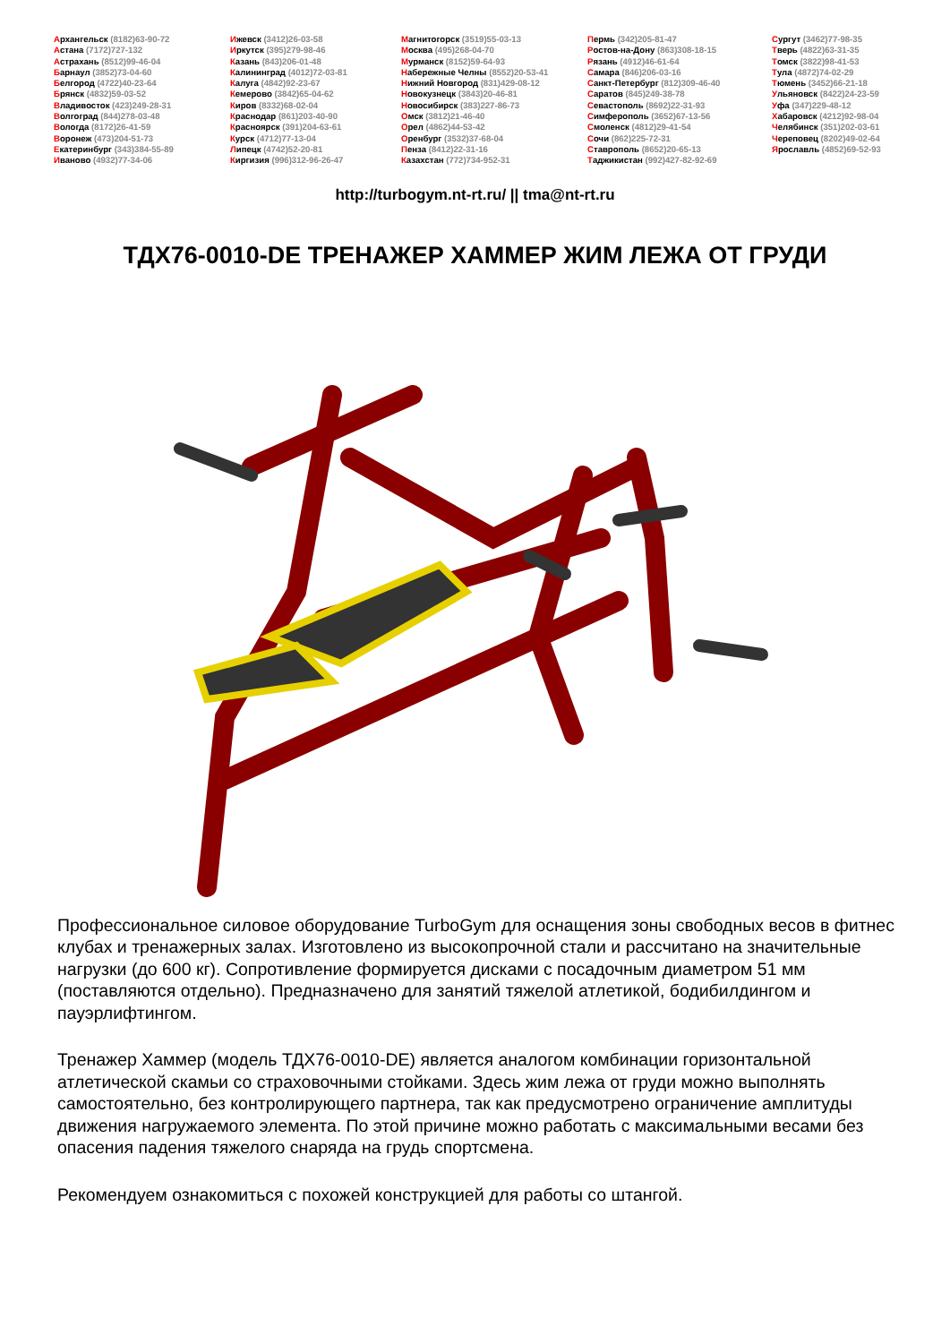Архангельск (8182)63-90-72
Астана (7172)727-132
Астрахань (8512)99-46-04
Барнаул (3852)73-04-60
Белгород (4722)40-23-64
Брянск (4832)59-03-52
Владивосток (423)249-28-31
Волгоград (844)278-03-48
Вологда (8172)26-41-59
Воронеж (473)204-51-73
Екатеринбург (343)384-55-89
Иваново (4932)77-34-06
Ижевск (3412)26-03-58
Иркутск (395)279-98-46
Казань (843)206-01-48
Калининград (4012)72-03-81
Калуга (4842)92-23-67
Кемерово (3842)65-04-62
Киров (8332)68-02-04
Краснодар (861)203-40-90
Красноярск (391)204-63-61
Курск (4712)77-13-04
Липецк (4742)52-20-81
Киргизия (996)312-96-26-47
Магнитогорск (3519)55-03-13
Москва (495)268-04-70
Мурманск (8152)59-64-93
Набережные Челны (8552)20-53-41
Нижний Новгород (831)429-08-12
Новокузнецк (3843)20-46-81
Новосибирск (383)227-86-73
Омск (3812)21-46-40
Орел (4862)44-53-42
Оренбург (3532)37-68-04
Пенза (8412)22-31-16
Казахстан (772)734-952-31
Пермь (342)205-81-47
Ростов-на-Дону (863)308-18-15
Рязань (4912)46-61-64
Самара (846)206-03-16
Санкт-Петербург (812)309-46-40
Саратов (845)249-38-78
Севастополь (8692)22-31-93
Симферополь (3652)67-13-56
Смоленск (4812)29-41-54
Сочи (862)225-72-31
Ставрополь (8652)20-65-13
Таджикистан (992)427-82-92-69
Сургут (3462)77-98-35
Тверь (4822)63-31-35
Томск (3822)98-41-53
Тула (4872)74-02-29
Тюмень (3452)66-21-18
Ульяновск (8422)24-23-59
Уфа (347)229-48-12
Хабаровск (4212)92-98-04
Челябинск (351)202-03-61
Череповец (8202)49-02-64
Ярославль (4852)69-52-93
http://turbogym.nt-rt.ru/ || tma@nt-rt.ru
ТДХ76-0010-DE ТРЕНАЖЕР ХАММЕР ЖИМ ЛЕЖА ОТ ГРУДИ
Профессиональное силовое оборудование TurboGym для оснащения зоны свободных весов в фитнес клубах и тренажерных залах. Изготовлено из высокопрочной стали и рассчитано на значительные нагрузки (до 600 кг). Сопротивление формируется дисками с посадочным диаметром 51 мм (поставляются отдельно). Предназначено для занятий тяжелой атлетикой, бодибилдингом и пауэрлифтингом.
Тренажер Хаммер (модель ТДХ76-0010-DE) является аналогом комбинации горизонтальной атлетической скамьи со страховочными стойками. Здесь жим лежа от груди можно выполнять самостоятельно, без контролирующего партнера, так как предусмотрено ограничение амплитуды движения нагружаемого элемента. По этой причине можно работать с максимальными весами без опасения падения тяжелого снаряда на грудь спортсмена.
Рекомендуем ознакомиться с похожей конструкцией для работы со штангой.